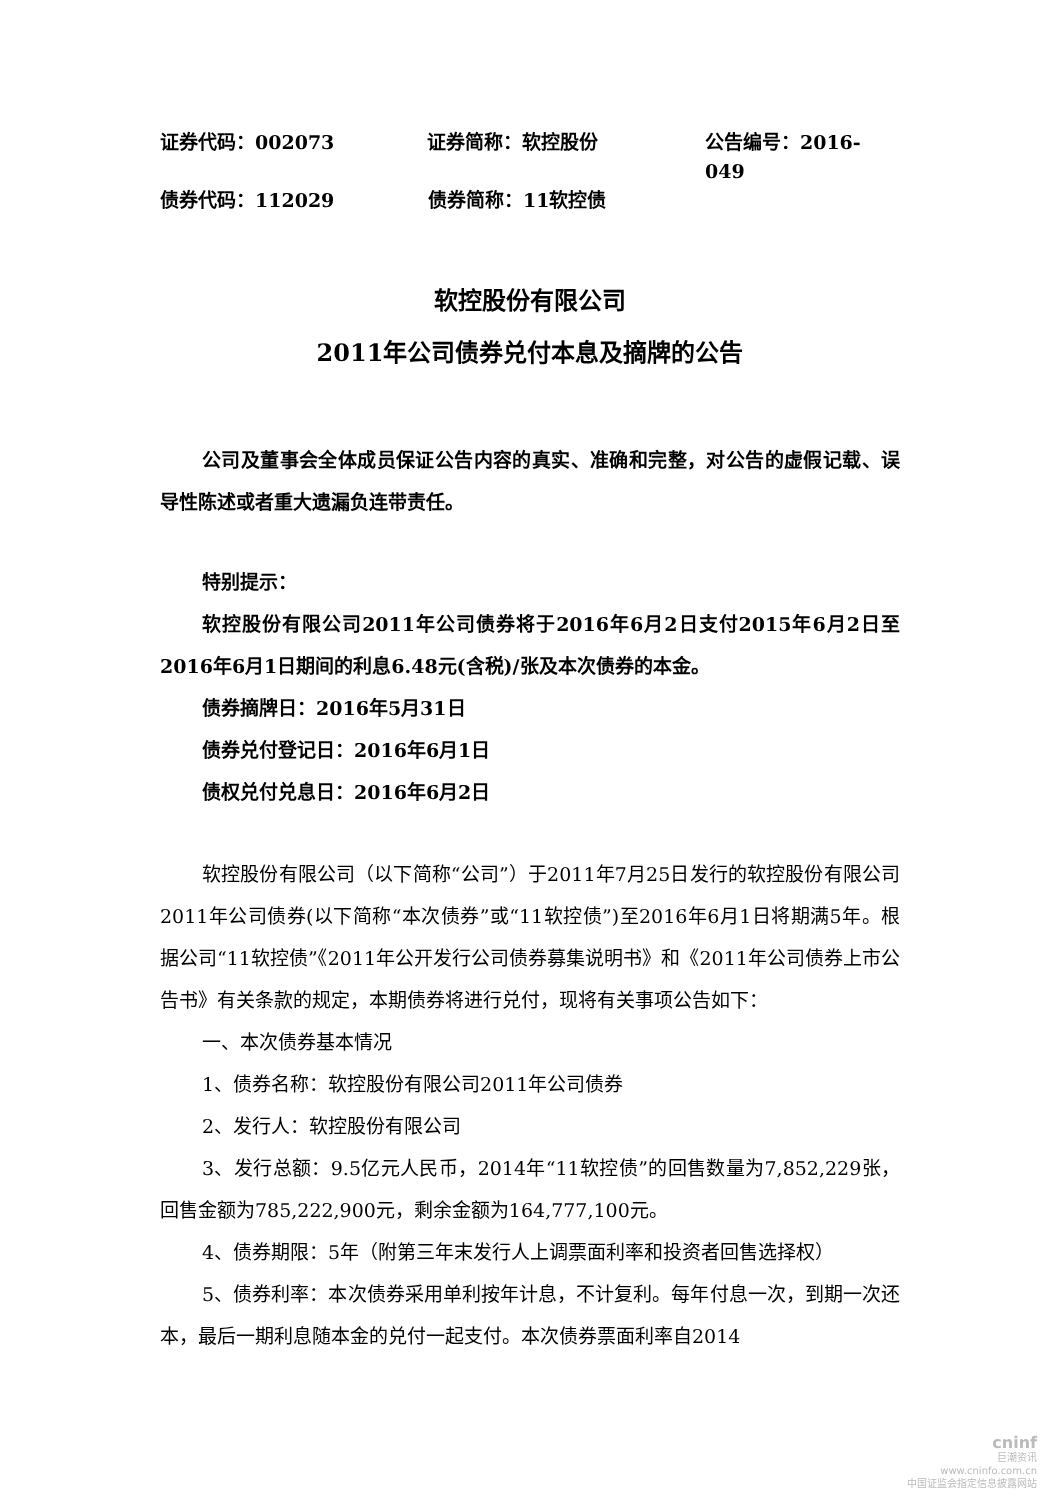证券代码：002073 证券简称：软控股份 公告编号：2016-049
债券代码：112029 债券简称：11软控债
软控股份有限公司
2011年公司债券兑付本息及摘牌的公告
公司及董事会全体成员保证公告内容的真实、准确和完整，对公告的虚假记载、误导性陈述或者重大遗漏负连带责任。
特别提示：
软控股份有限公司2011年公司债券将于2016年6月2日支付2015年6月2日至2016年6月1日期间的利息6.48元(含税)/张及本次债券的本金。
债券摘牌日：2016年5月31日
债券兑付登记日：2016年6月1日
债权兑付兑息日：2016年6月2日
软控股份有限公司（以下简称“公司”）于2011年7月25日发行的软控股份有限公司2011年公司债券(以下简称“本次债券”或“11软控债”)至2016年6月1日将期满5年。根据公司“11软控债”《2011年公开发行公司债券募集说明书》和《2011年公司债券上市公告书》有关条款的规定，本期债券将进行兑付，现将有关事项公告如下：
一、本次债券基本情况
1、债券名称：软控股份有限公司2011年公司债券
2、发行人：软控股份有限公司
3、发行总额：9.5亿元人民币，2014年“11软控债”的回售数量为7,852,229张，回售金额为785,222,900元，剩余金额为164,777,100元。
4、债券期限：5年（附第三年末发行人上调票面利率和投资者回售选择权）
5、债券利率：本次债券采用单利按年计息，不计复利。每年付息一次，到期一次还本，最后一期利息随本金的兑付一起支付。本次债券票面利率自2014
cninf
巨潮资讯
www.cninfo.com.cn
中国证监会指定信息披露网站